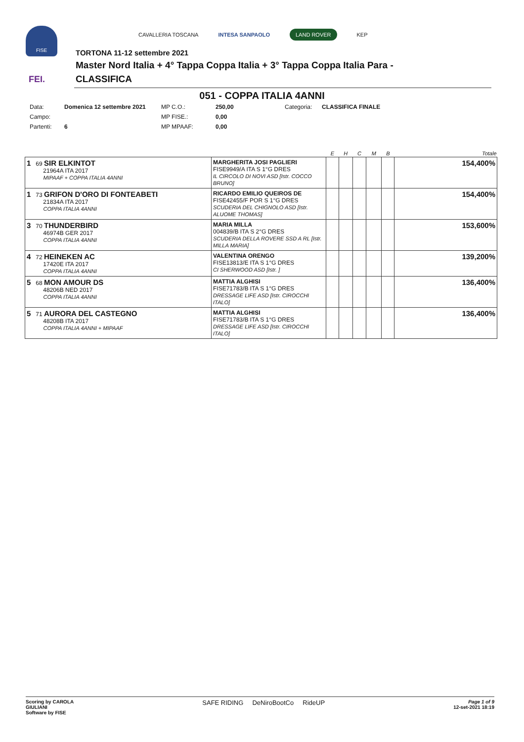FISE
FEI.
CAVALLERIA TOSCANA INTESA SANPAOLO LAND ROVER KEP
TORTONA 11-12 settembre 2021
Master Nord Italia + 4° Tappa Coppa Italia + 3° Tappa Coppa Italia Para -
CLASSIFICA
051 - COPPA ITALIA 4ANNI
Data: Domenica 12 settembre 2021 MP C.O.: 250,00 Categoria: CLASSIFICA FINALE Campo: MP FISE.: 0,00 Partenti: 6 MP MPAAF: 0,00
| | | E | H | C | M | B | Totale |
| --- | --- | --- | --- | --- | --- | --- | --- |
| 1 69 SIR ELKINTOT 21964A ITA 2017 MIPAAF + COPPA ITALIA 4ANNI | MARGHERITA JOSI PAGLIERI FISE9949/A ITA S 1°G DRES IL CIRCOLO DI NOVI ASD [Istr. COCCO BRUNO] | | | | | | 154,400% |
| 1 73 GRIFON D'ORO DI FONTEABETI 21834A ITA 2017 COPPA ITALIA 4ANNI | RICARDO EMILIO QUEIROS DE FISE42455/F POR S 1°G DRES SCUDERIA DEL CHIGNOLO ASD [Istr. ALUOME THOMAS] | | | | | | 154,400% |
| 3 70 THUNDERBIRD 46974B GER 2017 COPPA ITALIA 4ANNI | MARIA MILLA 004839/B ITA S 2°G DRES SCUDERIA DELLA ROVERE SSD A RL [Istr. MILLA MARIA] | | | | | | 153,600% |
| 4 72 HEINEKEN AC 17420E ITA 2017 COPPA ITALIA 4ANNI | VALENTINA ORENGO FISE13813/E ITA S 1°G DRES CI SHERWOOD ASD [Istr. ] | | | | | | 139,200% |
| 5 68 MON AMOUR DS 48206B NED 2017 COPPA ITALIA 4ANNI | MATTIA ALGHISI FISE71783/B ITA S 1°G DRES DRESSAGE LIFE ASD [Istr. CIROCCHI ITALO] | | | | | | 136,400% |
| 5 71 AURORA DEL CASTEGNO 48208B ITA 2017 COPPA ITALIA 4ANNI + MIPAAF | MATTIA ALGHISI FISE71783/B ITA S 1°G DRES DRESSAGE LIFE ASD [Istr. CIROCCHI ITALO] | | | | | | 136,400% |
Scoring by CAROLA
GIULIANI
Software by FISE
SAFE RIDING DeNiroBootCo RideUP
Page 1 of 9
12-set-2021 18:19